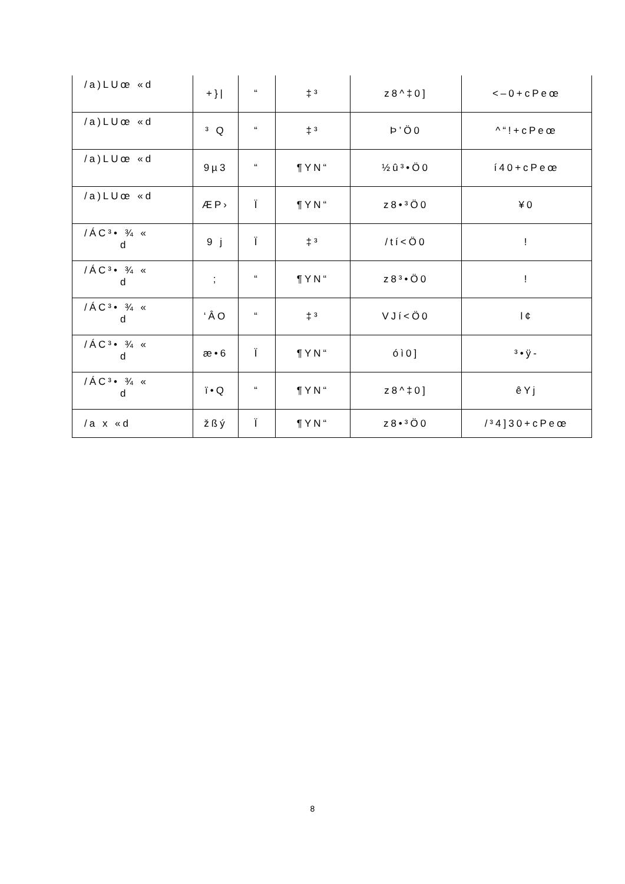| /a)LUœ «d | +}/ | “ | ‡³ | z8^‡0] | <–0+cPeœ |
| /a)LUœ «d | ³ Q | “ | ‡³ | Þ’Ö0 | ^“!+cPeœ |
| /a)LUœ «d | 9µ3 | “ | ¶YN“ | ½û³•Ö0 | í40+cPeœ |
| /a)LUœ «d | ÆP› | Ï | ¶YN“ | z8•³Ö0 | ¥0 |
| /ÁC³• ¾ « d | 9 j | Ï | ‡³ | /tí<Ö0 | ! |
| /ÁC³• ¾ « d | ; | “ | ¶YN“ | z8³•Ö0 | ! |
| /ÁC³• ¾ « d | ‘ÂO | “ | ‡³ | VJí<Ö0 | l¢ |
| /ÁC³• ¾ « d | æ•6 | Ï | ¶YN“ | óì0] | ³•ÿ- |
| /ÁC³• ¾ « d | ï•Q | “ | ¶YN“ | z8^‡0] | êYj |
| /a x «d | žßý | Ï | ¶YN“ | z8•³Ö0 | /³4]30+cPeœ |
8